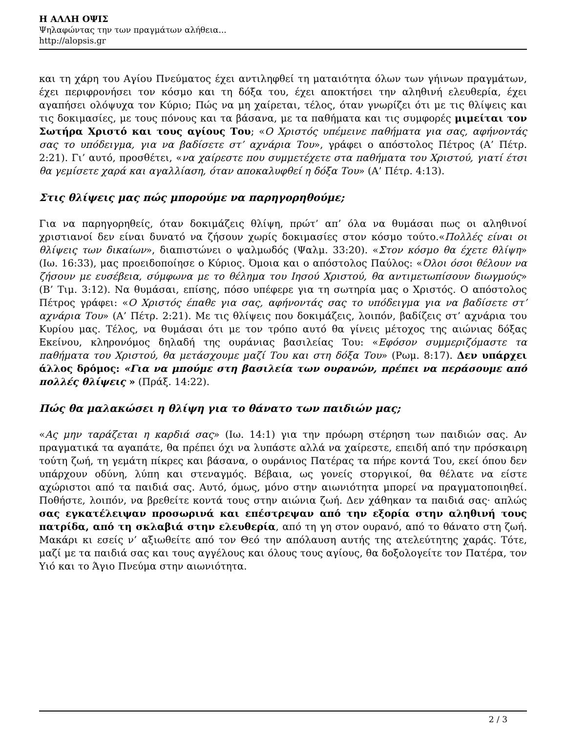Η ΑΛΛΗ ΟΨΙΣ
Ψηλαφώντας την των πραγμάτων αλήθεια...
http://alopsis.gr
και τη χάρη του Αγίου Πνεύματος έχει αντιληφθεί τη ματαιότητα όλων των γήινων πραγμάτων, έχει περιφρονήσει τον κόσμο και τη δόξα του, έχει αποκτήσει την αληθινή ελευθερία, έχει αγαπήσει ολόψυχα τον Κύριο; Πώς να μη χαίρεται, τέλος, όταν γνωρίζει ότι με τις θλίψεις και τις δοκιμασίες, με τους πόνους και τα βάσανα, με τα παθήματα και τις συμφορές μιμείται τον Σωτήρα Χριστό και τους αγίους Του; «Ο Χριστός υπέμεινε παθήματα για σας, αφήνοντάς σας το υπόδειγμα, για να βαδίσετε στ’ αχνάρια Του», γράφει ο απόστολος Πέτρος (Α’ Πέτρ. 2:21). Γι’ αυτό, προσθέτει, «να χαίρεστε που συμμετέχετε στα παθήματα του Χριστού, γιατί έτσι θα γεμίσετε χαρά και αγαλλίαση, όταν αποκαλυφθεί η δόξα Του» (Α’ Πέτρ. 4:13).
Στις θλίψεις μας πώς μπορούμε να παρηγορηθούμε;
Για να παρηγορηθείς, όταν δοκιμάζεις θλίψη, πρώτ’ απ’ όλα να θυμάσαι πως οι αληθινοί χριστιανοί δεν είναι δυνατό να ζήσουν χωρίς δοκιμασίες στον κόσμο τούτο.«Πολλές είναι οι θλίψεις των δικαίων», διαπιστώνει ο ψαλμωδός (Ψαλμ. 33:20). «Στον κόσμο θα έχετε θλίψη» (Ιω. 16:33), μας προειδοποίησε ο Κύριος. Όμοια και ο απόστολος Παύλος: «Όλοι όσοι θέλουν να ζήσουν με ευσέβεια, σύμφωνα με το θέλημα του Ιησού Χριστού, θα αντιμετωπίσουν διωγμούς» (Β’ Τιμ. 3:12). Να θυμάσαι, επίσης, πόσο υπέφερε για τη σωτηρία μας ο Χριστός. Ο απόστολος Πέτρος γράφει: «Ο Χριστός έπαθε για σας, αφήνοντάς σας το υπόδειγμα για να βαδίσετε στ’ αχνάρια Του» (Α’ Πέτρ. 2:21). Με τις θλίψεις που δοκιμάζεις, λοιπόν, βαδίζεις στ’ αχνάρια του Κυρίου μας. Τέλος, να θυμάσαι ότι με τον τρόπο αυτό θα γίνεις μέτοχος της αιώνιας δόξας Εκείνου, κληρονόμος δηλαδή της ουράνιας βασιλείας Του: «Εφόσον συμμεριζόμαστε τα παθήματα του Χριστού, θα μετάσχουμε μαζί Του και στη δόξα Του» (Ρωμ. 8:17). Δεν υπάρχει άλλος δρόμος: «Για να μπούμε στη βασιλεία των ουρανών, πρέπει να περάσουμε από πολλές θλίψεις » (Πράξ. 14:22).
Πώς θα μαλακώσει η θλίψη για το θάνατο των παιδιών μας;
«Ας μην ταράζεται η καρδιά σας» (Ιω. 14:1) για την πρόωρη στέρηση των παιδιών σας. Αν πραγματικά τα αγαπάτε, θα πρέπει όχι να λυπάστε αλλά να χαίρεστε, επειδή από την πρόσκαιρη τούτη ζωή, τη γεμάτη πίκρες και βάσανα, ο ουράνιος Πατέρας τα πήρε κοντά Του, εκεί όπου δεν υπάρχουν οδύνη, λύπη και στεναγμός. Βέβαια, ως γονείς στοργικοί, θα θέλατε να είστε αχώριστοι από τα παιδιά σας. Αυτό, όμως, μόνο στην αιωνιότητα μπορεί να πραγματοποιηθεί. Ποθήστε, λοιπόν, να βρεθείτε κοντά τους στην αιώνια ζωή. Δεν χάθηκαν τα παιδιά σας· απλώς σας εγκατέλειψαν προσωρινά και επέστρεψαν από την εξορία στην αληθινή τους πατρίδα, από τη σκλαβιά στην ελευθερία, από τη γη στον ουρανό, από το θάνατο στη ζωή. Μακάρι κι εσείς ν’ αξιωθείτε από τον Θεό την απόλαυση αυτής της ατελεύτητης χαράς. Τότε, μαζί με τα παιδιά σας και τους αγγέλους και όλους τους αγίους, θα δοξολογείτε τον Πατέρα, τον Υιό και το Άγιο Πνεύμα στην αιωνιότητα.
2 / 3